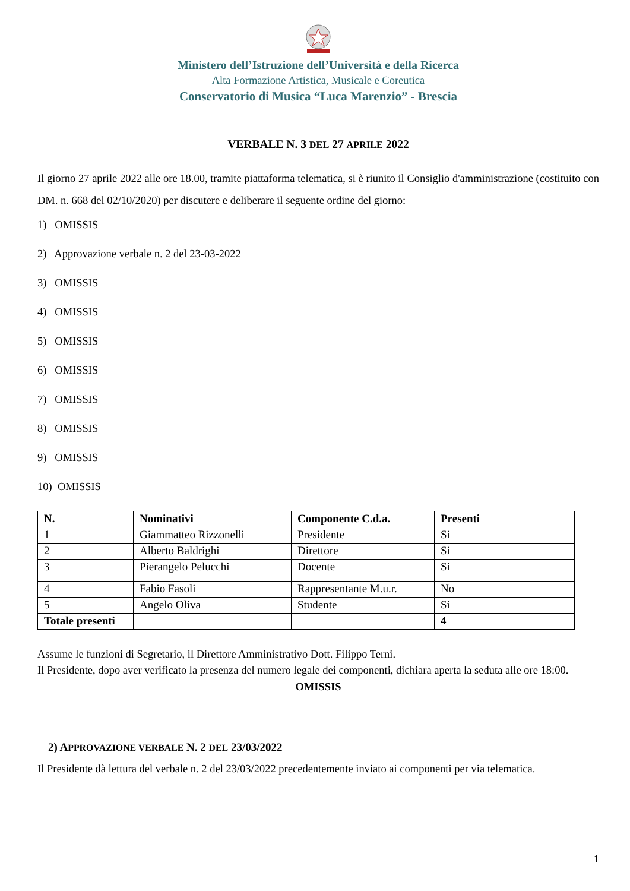Ministero dell’Istruzione dell’Università e della Ricerca
Alta Formazione Artistica, Musicale e Coreutica
Conservatorio di Musica “Luca Marenzio” - Brescia
VERBALE N. 3 DEL 27 APRILE 2022
Il giorno 27 aprile 2022 alle ore 18.00, tramite piattaforma telematica, si è riunito il Consiglio d'amministrazione (costituito con DM. n. 668 del 02/10/2020) per discutere e deliberare il seguente ordine del giorno:
1) OMISSIS
2) Approvazione verbale n. 2 del 23-03-2022
3) OMISSIS
4) OMISSIS
5) OMISSIS
6) OMISSIS
7) OMISSIS
8) OMISSIS
9) OMISSIS
10) OMISSIS
| N. | Nominativi | Componente C.d.a. | Presenti |
| --- | --- | --- | --- |
| 1 | Giammatteo Rizzonelli | Presidente | Si |
| 2 | Alberto Baldrighi | Direttore | Si |
| 3 | Pierangelo Pelucchi | Docente | Si |
| 4 | Fabio Fasoli | Rappresentante M.u.r. | No |
| 5 | Angelo Oliva | Studente | Si |
| Totale presenti | | | 4 |
Assume le funzioni di Segretario, il Direttore Amministrativo Dott. Filippo Terni.
Il Presidente, dopo aver verificato la presenza del numero legale dei componenti, dichiara aperta la seduta alle ore 18:00.
OMISSIS
2) APPROVAZIONE VERBALE N. 2 DEL 23/03/2022
Il Presidente dà lettura del verbale n. 2 del 23/03/2022 precedentemente inviato ai componenti per via telematica.
1